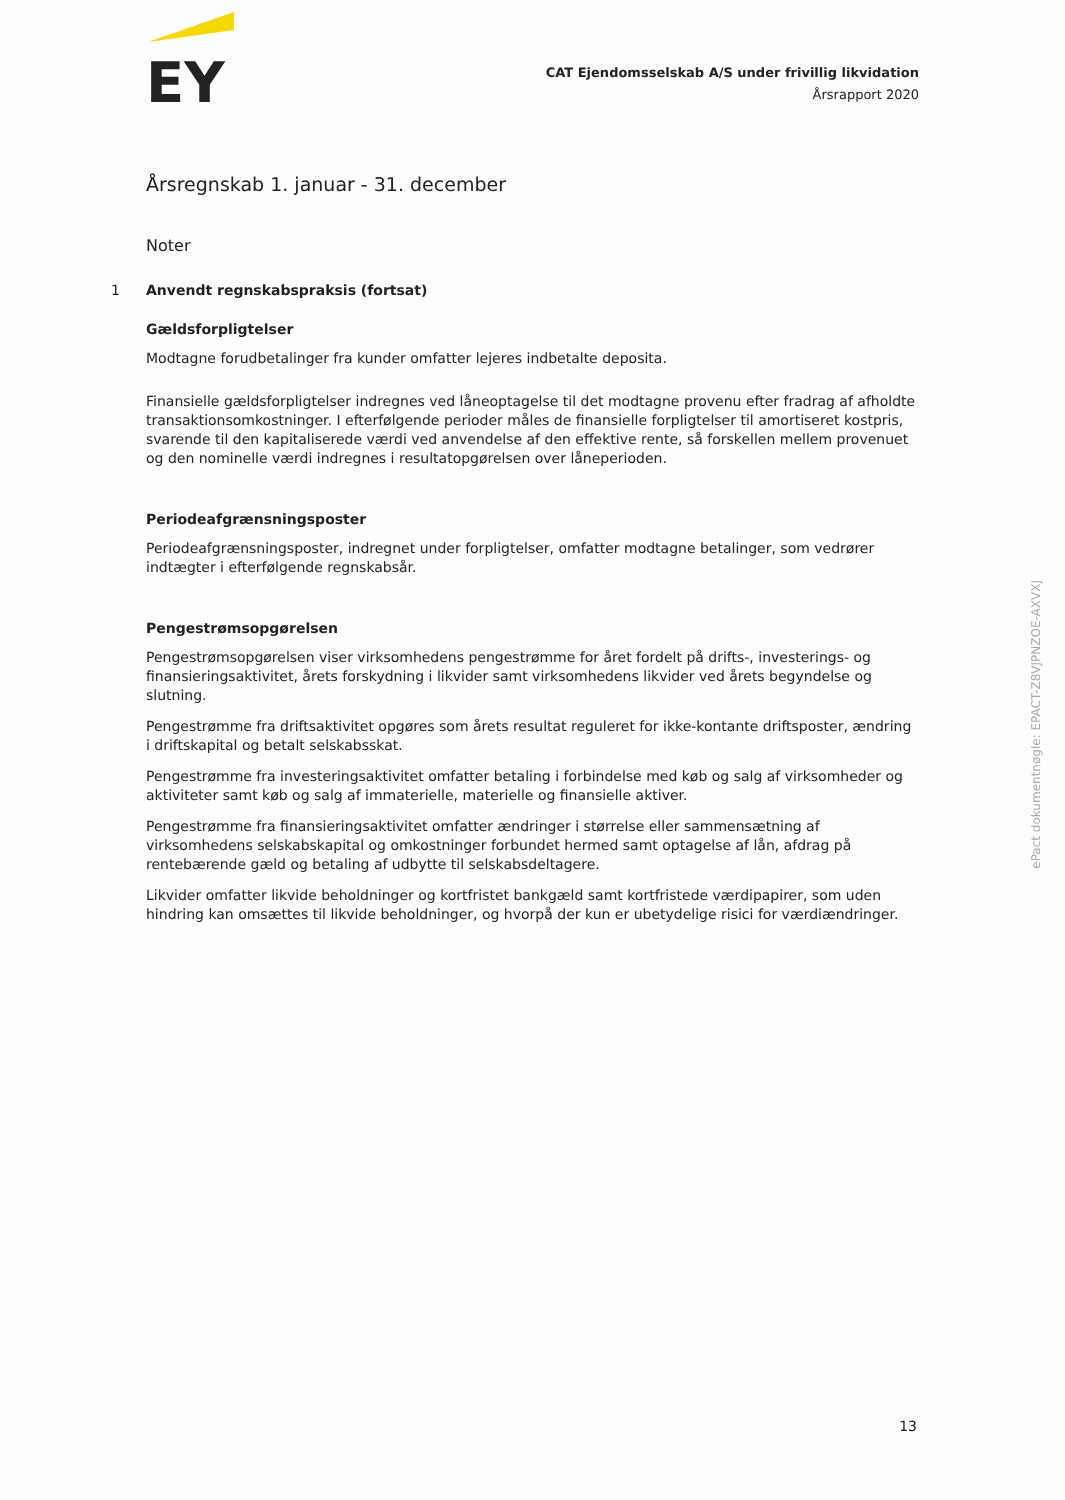EY
CAT Ejendomsselskab A/S under frivillig likvidation
Årsrapport 2020
Årsregnskab 1. januar - 31. december
Noter
1 Anvendt regnskabspraksis (fortsat)
Gældsforpligtelser
Modtagne forudbetalinger fra kunder omfatter lejeres indbetalte deposita.
Finansielle gældsforpligtelser indregnes ved låneoptagelse til det modtagne provenu efter fradrag af afholdte transaktionsomkostninger. I efterfølgende perioder måles de finansielle forpligtelser til amortiseret kostpris, svarende til den kapitaliserede værdi ved anvendelse af den effektive rente, så forskellen mellem provenuet og den nominelle værdi indregnes i resultatopgørelsen over låneperioden.
Periodeafgrænsningsposter
Periodeafgrænsningsposter, indregnet under forpligtelser, omfatter modtagne betalinger, som vedrører indtægter i efterfølgende regnskabsår.
Pengestrømsopgørelsen
Pengestrømsopgørelsen viser virksomhedens pengestrømme for året fordelt på drifts-, investerings- og finansieringsaktivitet, årets forskydning i likvider samt virksomhedens likvider ved årets begyndelse og slutning.
Pengestrømme fra driftsaktivitet opgøres som årets resultat reguleret for ikke-kontante driftsposter, ændring i driftskapital og betalt selskabsskat.
Pengestrømme fra investeringsaktivitet omfatter betaling i forbindelse med køb og salg af virksomheder og aktiviteter samt køb og salg af immaterielle, materielle og finansielle aktiver.
Pengestrømme fra finansieringsaktivitet omfatter ændringer i størrelse eller sammensætning af virksomhedens selskabskapital og omkostninger forbundet hermed samt optagelse af lån, afdrag på rentebærende gæld og betaling af udbytte til selskabsdeltagere.
Likvider omfatter likvide beholdninger og kortfristet bankgæld samt kortfristede værdipapirer, som uden hindring kan omsættes til likvide beholdninger, og hvorpå der kun er ubetydelige risici for værdiændringer.
ePact dokumentnøgle: EPACT-Z8VJPNZOE-AXVXJ
13